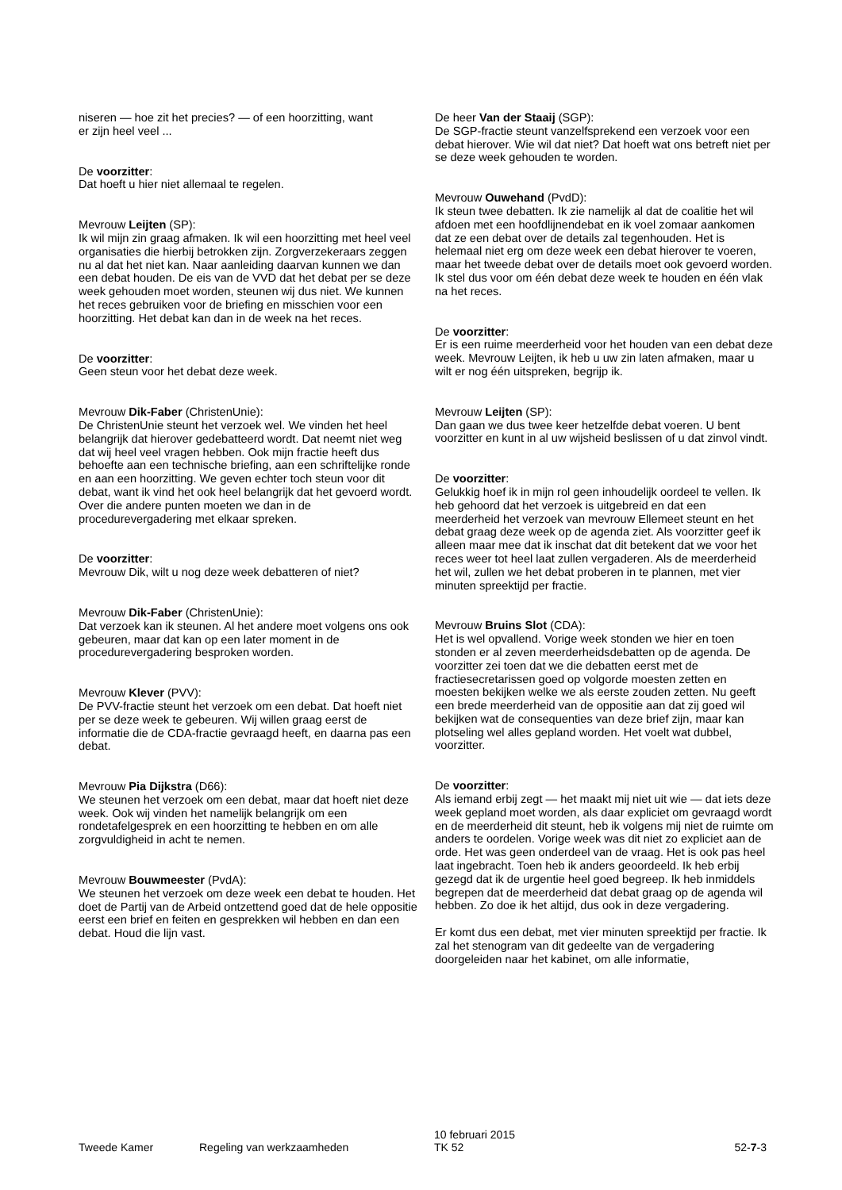niseren — hoe zit het precies? — of een hoorzitting, want er zijn heel veel ...
De voorzitter: Dat hoeft u hier niet allemaal te regelen.
Mevrouw Leijten (SP): Ik wil mijn zin graag afmaken. Ik wil een hoorzitting met heel veel organisaties die hierbij betrokken zijn. Zorgverzekeraars zeggen nu al dat het niet kan. Naar aanleiding daarvan kunnen we dan een debat houden. De eis van de VVD dat het debat per se deze week gehouden moet worden, steunen wij dus niet. We kunnen het reces gebruiken voor de briefing en misschien voor een hoorzitting. Het debat kan dan in de week na het reces.
De voorzitter: Geen steun voor het debat deze week.
Mevrouw Dik-Faber (ChristenUnie): De ChristenUnie steunt het verzoek wel. We vinden het heel belangrijk dat hierover gedebatteerd wordt. Dat neemt niet weg dat wij heel veel vragen hebben. Ook mijn fractie heeft dus behoefte aan een technische briefing, aan een schriftelijke ronde en aan een hoorzitting. We geven echter toch steun voor dit debat, want ik vind het ook heel belangrijk dat het gevoerd wordt. Over die andere punten moeten we dan in de procedurevergadering met elkaar spreken.
De voorzitter: Mevrouw Dik, wilt u nog deze week debatteren of niet?
Mevrouw Dik-Faber (ChristenUnie): Dat verzoek kan ik steunen. Al het andere moet volgens ons ook gebeuren, maar dat kan op een later moment in de procedurevergadering besproken worden.
Mevrouw Klever (PVV): De PVV-fractie steunt het verzoek om een debat. Dat hoeft niet per se deze week te gebeuren. Wij willen graag eerst de informatie die de CDA-fractie gevraagd heeft, en daarna pas een debat.
Mevrouw Pia Dijkstra (D66): We steunen het verzoek om een debat, maar dat hoeft niet deze week. Ook wij vinden het namelijk belangrijk om een rondetafelgesprek en een hoorzitting te hebben en om alle zorgvuldigheid in acht te nemen.
Mevrouw Bouwmeester (PvdA): We steunen het verzoek om deze week een debat te houden. Het doet de Partij van de Arbeid ontzettend goed dat de hele oppositie eerst een brief en feiten en gesprekken wil hebben en dan een debat. Houd die lijn vast.
De heer Van der Staaij (SGP): De SGP-fractie steunt vanzelfsprekend een verzoek voor een debat hierover. Wie wil dat niet? Dat hoeft wat ons betreft niet per se deze week gehouden te worden.
Mevrouw Ouwehand (PvdD): Ik steun twee debatten. Ik zie namelijk al dat de coalitie het wil afdoen met een hoofdlijnendebat en ik voel zomaar aankomen dat ze een debat over de details zal tegenhouden. Het is helemaal niet erg om deze week een debat hierover te voeren, maar het tweede debat over de details moet ook gevoerd worden. Ik stel dus voor om één debat deze week te houden en één vlak na het reces.
De voorzitter: Er is een ruime meerderheid voor het houden van een debat deze week. Mevrouw Leijten, ik heb u uw zin laten afmaken, maar u wilt er nog één uitspreken, begrijp ik.
Mevrouw Leijten (SP): Dan gaan we dus twee keer hetzelfde debat voeren. U bent voorzitter en kunt in al uw wijsheid beslissen of u dat zinvol vindt.
De voorzitter: Gelukkig hoef ik in mijn rol geen inhoudelijk oordeel te vellen. Ik heb gehoord dat het verzoek is uitgebreid en dat een meerderheid het verzoek van mevrouw Ellemeet steunt en het debat graag deze week op de agenda ziet. Als voorzitter geef ik alleen maar mee dat ik inschat dat dit betekent dat we voor het reces weer tot heel laat zullen vergaderen. Als de meerderheid het wil, zullen we het debat proberen in te plannen, met vier minuten spreektijd per fractie.
Mevrouw Bruins Slot (CDA): Het is wel opvallend. Vorige week stonden we hier en toen stonden er al zeven meerderheidsdebatten op de agenda. De voorzitter zei toen dat we die debatten eerst met de fractiesecretarissen goed op volgorde moesten zetten en moesten bekijken welke we als eerste zouden zetten. Nu geeft een brede meerderheid van de oppositie aan dat zij goed wil bekijken wat de consequenties van deze brief zijn, maar kan plotseling wel alles gepland worden. Het voelt wat dubbel, voorzitter.
De voorzitter: Als iemand erbij zegt — het maakt mij niet uit wie — dat iets deze week gepland moet worden, als daar expliciet om gevraagd wordt en de meerderheid dit steunt, heb ik volgens mij niet de ruimte om anders te oordelen. Vorige week was dit niet zo expliciet aan de orde. Het was geen onderdeel van de vraag. Het is ook pas heel laat ingebracht. Toen heb ik anders geoordeeld. Ik heb erbij gezegd dat ik de urgentie heel goed begreep. Ik heb inmiddels begrepen dat de meerderheid dat debat graag op de agenda wil hebben. Zo doe ik het altijd, dus ook in deze vergadering.
Er komt dus een debat, met vier minuten spreektijd per fractie. Ik zal het stenogram van dit gedeelte van de vergadering doorgeleiden naar het kabinet, om alle informatie,
Tweede Kamer Regeling van werkzaamheden 10 februari 2015
TK 52 52-7-3